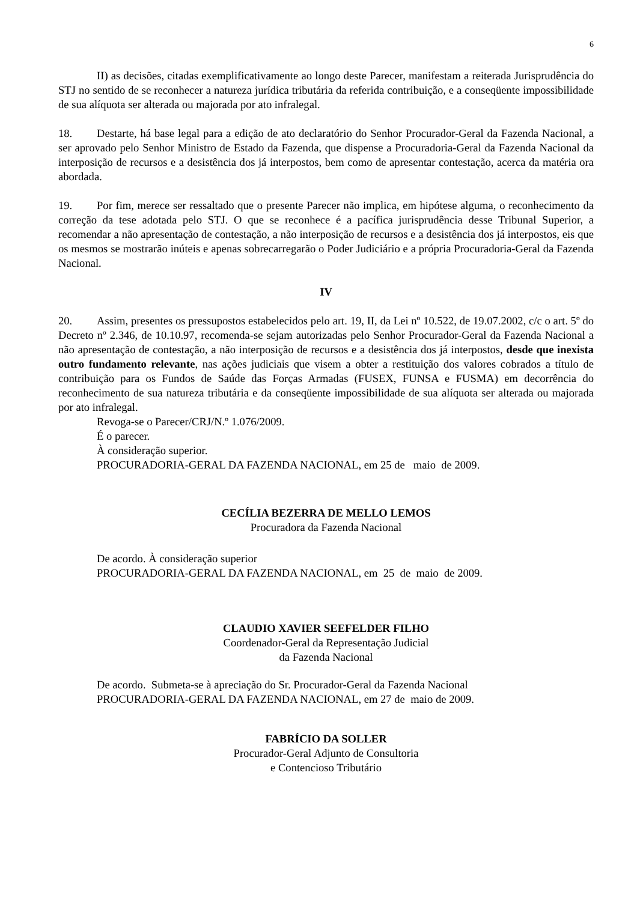6
II) as decisões, citadas exemplificativamente ao longo deste Parecer, manifestam a reiterada Jurisprudência do STJ no sentido de se reconhecer a natureza jurídica tributária da referida contribuição, e a conseqüente impossibilidade de sua alíquota ser alterada ou majorada por ato infralegal.
18. Destarte, há base legal para a edição de ato declaratório do Senhor Procurador-Geral da Fazenda Nacional, a ser aprovado pelo Senhor Ministro de Estado da Fazenda, que dispense a Procuradoria-Geral da Fazenda Nacional da interposição de recursos e a desistência dos já interpostos, bem como de apresentar contestação, acerca da matéria ora abordada.
19. Por fim, merece ser ressaltado que o presente Parecer não implica, em hipótese alguma, o reconhecimento da correção da tese adotada pelo STJ. O que se reconhece é a pacífica jurisprudência desse Tribunal Superior, a recomendar a não apresentação de contestação, a não interposição de recursos e a desistência dos já interpostos, eis que os mesmos se mostrarão inúteis e apenas sobrecarregarão o Poder Judiciário e a própria Procuradoria-Geral da Fazenda Nacional.
IV
20. Assim, presentes os pressupostos estabelecidos pelo art. 19, II, da Lei nº 10.522, de 19.07.2002, c/c o art. 5º do Decreto nº 2.346, de 10.10.97, recomenda-se sejam autorizadas pelo Senhor Procurador-Geral da Fazenda Nacional a não apresentação de contestação, a não interposição de recursos e a desistência dos já interpostos, desde que inexista outro fundamento relevante, nas ações judiciais que visem a obter a restituição dos valores cobrados a título de contribuição para os Fundos de Saúde das Forças Armadas (FUSEX, FUNSA e FUSMA) em decorrência do reconhecimento de sua natureza tributária e da conseqüente impossibilidade de sua alíquota ser alterada ou majorada por ato infralegal.
Revoga-se o Parecer/CRJ/N.º 1.076/2009.
É o parecer.
À consideração superior.
PROCURADORIA-GERAL DA FAZENDA NACIONAL, em 25 de maio de 2009.
CECÍLIA BEZERRA DE MELLO LEMOS
Procuradora da Fazenda Nacional
De acordo. À consideração superior
PROCURADORIA-GERAL DA FAZENDA NACIONAL, em 25 de maio de 2009.
CLAUDIO XAVIER SEEFELDER FILHO
Coordenador-Geral da Representação Judicial
da Fazenda Nacional
De acordo. Submeta-se à apreciação do Sr. Procurador-Geral da Fazenda Nacional
PROCURADORIA-GERAL DA FAZENDA NACIONAL, em 27 de maio de 2009.
FABRÍCIO DA SOLLER
Procurador-Geral Adjunto de Consultoria
e Contencioso Tributário